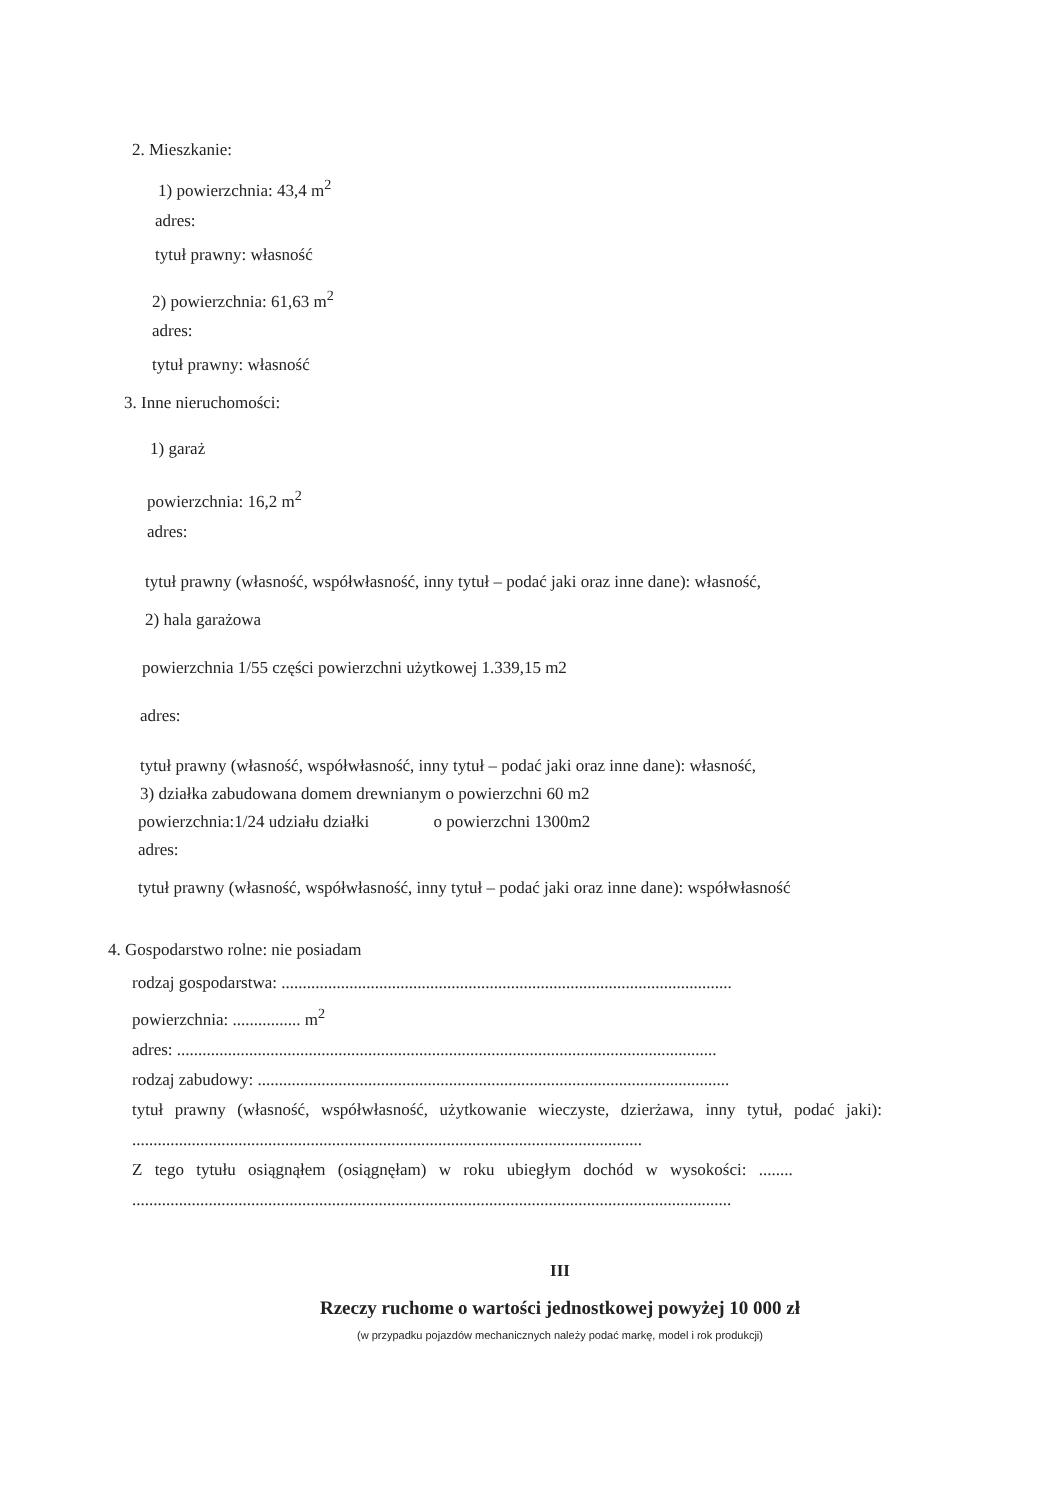2. Mieszkanie:
1) powierzchnia: 43,4 m<sup>2</sup>
adres:
tytuł prawny: własność
2) powierzchnia: 61,63 m<sup>2</sup>
adres:
tytuł prawny: własność
3. Inne nieruchomości:
1) garaż
powierzchnia: 16,2 m<sup>2</sup>
adres:
tytuł prawny (własność, współwłasność, inny tytuł – podać jaki oraz inne dane): własność,
2) hala garażowa
powierzchnia 1/55 części powierzchni użytkowej 1.339,15 m2
adres:
tytuł prawny (własność, współwłasność, inny tytuł – podać jaki oraz inne dane): własność,
3) działka zabudowana domem drewnianym o powierzchni 60 m2
powierzchnia:1/24 udziału działki o powierzchni 1300m2
adres:
tytuł prawny (własność, współwłasność, inny tytuł – podać jaki oraz inne dane): współwłasność
4. Gospodarstwo rolne: nie posiadam
rodzaj gospodarstwa: ..........................................................................................................
powierzchnia: ................ m<sup>2</sup>
adres: ...............................................................................................................................
rodzaj zabudowy: ...............................................................................................................
tytuł prawny (własność, współwłasność, użytkowanie wieczyste, dzierżawa, inny tytuł, podać jaki): ........................................................................................................................
Z tego tytułu osiągnąłem (osiągnęłam) w roku ubiegłym dochód w wysokości: ........
.............................................................................................................................................
III
Rzeczy ruchome o wartości jednostkowej powyżej 10 000 zł
(w przypadku pojazdów mechanicznych należy podać markę, model i rok produkcji)